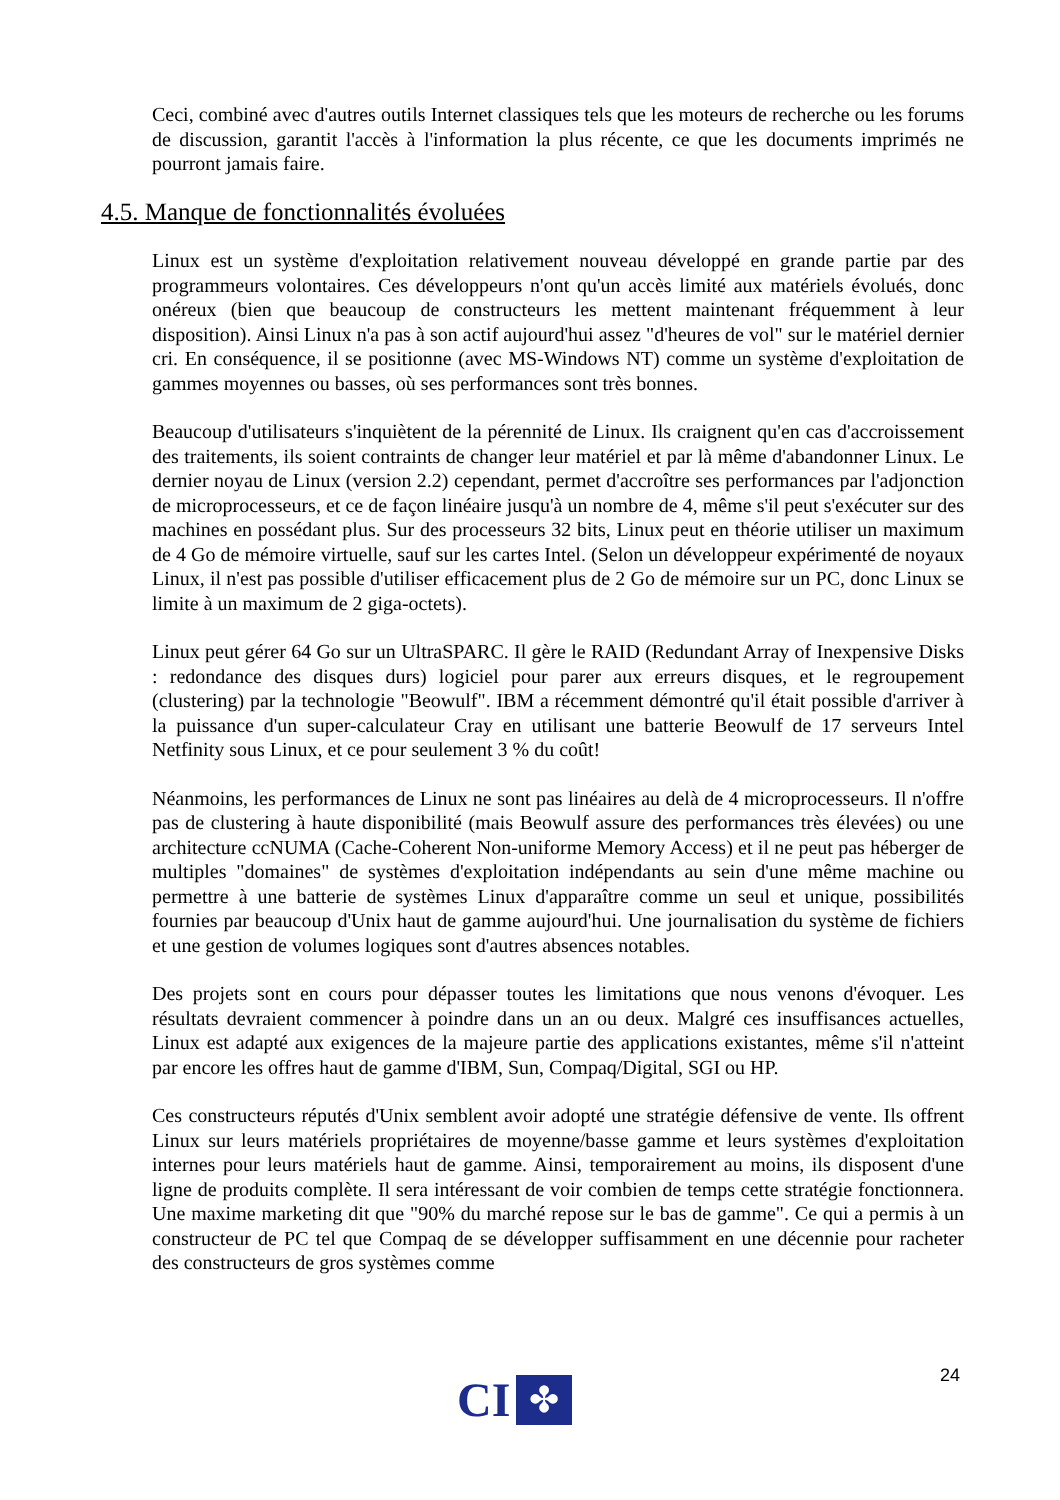Ceci, combiné avec d'autres outils Internet classiques tels que les moteurs de recherche ou les forums de discussion, garantit l'accès à l'information la plus récente, ce que les documents imprimés ne pourront jamais faire.
4.5. Manque de fonctionnalités évoluées
Linux est un système d'exploitation relativement nouveau développé en grande partie par des programmeurs volontaires. Ces développeurs n'ont qu'un accès limité aux matériels évolués, donc onéreux (bien que beaucoup de constructeurs les mettent maintenant fréquemment à leur disposition). Ainsi Linux n'a pas à son actif aujourd'hui assez "d'heures de vol" sur le matériel dernier cri. En conséquence, il se positionne (avec MS-Windows NT) comme un système d'exploitation de gammes moyennes ou basses, où ses performances sont très bonnes.
Beaucoup d'utilisateurs s'inquiètent de la pérennité de Linux. Ils craignent qu'en cas d'accroissement des traitements, ils soient contraints de changer leur matériel et par là même d'abandonner Linux. Le dernier noyau de Linux (version 2.2) cependant, permet d'accroître ses performances par l'adjonction de microprocesseurs, et ce de façon linéaire jusqu'à un nombre de 4, même s'il peut s'exécuter sur des machines en possédant plus. Sur des processeurs 32 bits, Linux peut en théorie utiliser un maximum de 4 Go de mémoire virtuelle, sauf sur les cartes Intel. (Selon un développeur expérimenté de noyaux Linux, il n'est pas possible d'utiliser efficacement plus de 2 Go de mémoire sur un PC, donc Linux se limite à un maximum de 2 giga-octets).
Linux peut gérer 64 Go sur un UltraSPARC. Il gère le RAID (Redundant Array of Inexpensive Disks : redondance des disques durs) logiciel pour parer aux erreurs disques, et le regroupement (clustering) par la technologie "Beowulf". IBM a récemment démontré qu'il était possible d'arriver à la puissance d'un super-calculateur Cray en utilisant une batterie Beowulf de 17 serveurs Intel Netfinity sous Linux, et ce pour seulement 3 % du coût!
Néanmoins, les performances de Linux ne sont pas linéaires au delà de 4 microprocesseurs. Il n'offre pas de clustering à haute disponibilité (mais Beowulf assure des performances très élevées) ou une architecture ccNUMA (Cache-Coherent Non-uniforme Memory Access) et il ne peut pas héberger de multiples "domaines" de systèmes d'exploitation indépendants au sein d'une même machine ou permettre à une batterie de systèmes Linux d'apparaître comme un seul et unique, possibilités fournies par beaucoup d'Unix haut de gamme aujourd'hui. Une journalisation du système de fichiers et une gestion de volumes logiques sont d'autres absences notables.
Des projets sont en cours pour dépasser toutes les limitations que nous venons d'évoquer. Les résultats devraient commencer à poindre dans un an ou deux. Malgré ces insuffisances actuelles, Linux est adapté aux exigences de la majeure partie des applications existantes, même s'il n'atteint par encore les offres haut de gamme d'IBM, Sun, Compaq/Digital, SGI ou HP.
Ces constructeurs réputés d'Unix semblent avoir adopté une stratégie défensive de vente. Ils offrent Linux sur leurs matériels propriétaires de moyenne/basse gamme et leurs systèmes d'exploitation internes pour leurs matériels haut de gamme. Ainsi, temporairement au moins, ils disposent d'une ligne de produits complète. Il sera intéressant de voir combien de temps cette stratégie fonctionnera. Une maxime marketing dit que "90% du marché repose sur le bas de gamme". Ce qui a permis à un constructeur de PC tel que Compaq de se développer suffisamment en une décennie pour racheter des constructeurs de gros systèmes comme
24
CI
✤